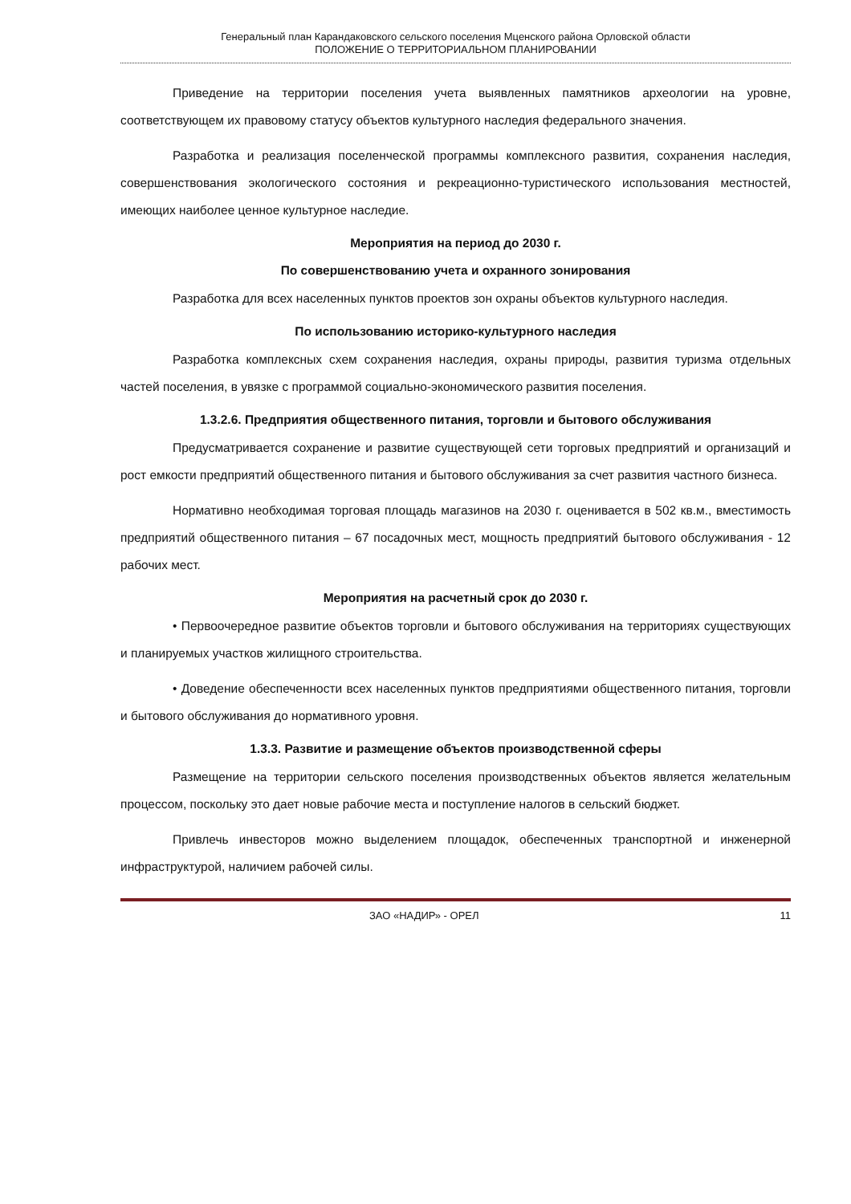Генеральный план Карандаковского сельского поселения Мценского района Орловской области
ПОЛОЖЕНИЕ О ТЕРРИТОРИАЛЬНОМ ПЛАНИРОВАНИИ
Приведение на территории поселения учета выявленных памятников археологии на уровне, соответствующем их правовому статусу объектов культурного наследия федерального значения.
Разработка и реализация поселенческой программы комплексного развития, сохранения наследия, совершенствования экологического состояния и рекреационно-туристического использования местностей, имеющих наиболее ценное культурное наследие.
Мероприятия на период до 2030 г.
По совершенствованию учета и охранного зонирования
Разработка для всех населенных пунктов проектов зон охраны объектов культурного наследия.
По использованию историко-культурного наследия
Разработка комплексных схем сохранения наследия, охраны природы, развития туризма отдельных частей поселения, в увязке с программой социально-экономического развития поселения.
1.3.2.6. Предприятия общественного питания, торговли и бытового обслуживания
Предусматривается сохранение и развитие существующей сети торговых предприятий и организаций и рост емкости предприятий общественного питания и бытового обслуживания за счет развития частного бизнеса.
Нормативно необходимая торговая площадь магазинов на 2030 г. оценивается в 502 кв.м., вместимость предприятий общественного питания – 67 посадочных мест, мощность предприятий бытового обслуживания - 12 рабочих мест.
Мероприятия на расчетный срок до 2030 г.
• Первоочередное развитие объектов торговли и бытового обслуживания на территориях существующих и планируемых участков жилищного строительства.
• Доведение обеспеченности всех населенных пунктов предприятиями общественного питания, торговли и бытового обслуживания до нормативного уровня.
1.3.3. Развитие и размещение объектов производственной сферы
Размещение на территории сельского поселения производственных объектов является желательным процессом, поскольку это дает новые рабочие места и поступление налогов в сельский бюджет.
Привлечь инвесторов можно выделением площадок, обеспеченных транспортной и инженерной инфраструктурой, наличием рабочей силы.
ЗАО «НАДИР» - ОРЕЛ 11